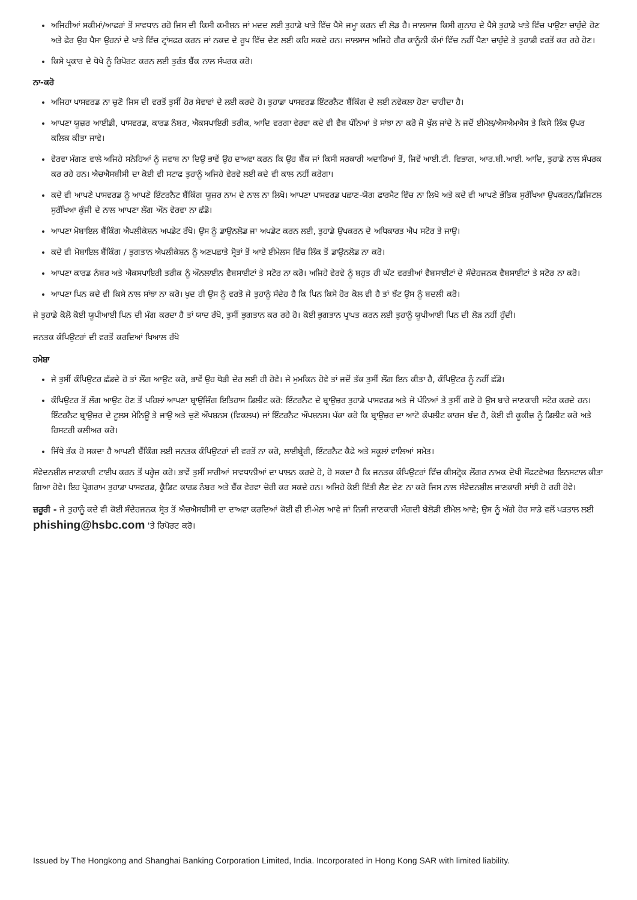ਅਜਿਹੀਆਂ ਸਕੀਮਾਂ/ਆਫਰਾਂ ਤੋਂ ਸਾਵਧਾਨ ਰਹੋ ਜਿਸ ਦੀ ਕਿਸੀ ਕਮੀਸ਼ਨ ਜਾਂ ਮਦਦ ਲਈ ਤੁਹਾਡੇ ਖਾਤੇ ਵਿੱਚ ਪੈਸੇ ਜਮ੍ਹਾ ਕਰਨ ਦੀ ਲੋੜ ਹੈ। ਜਾਲਸਾਜ ਕਿਸੀ ਗੁਨਾਹ ਦੇ ਪੈਸੇ ਤੁਹਾਡੇ ਖਾਤੇ ਵਿੱਚ ਪਾਉਣਾ ਚਾਹੁੰਦੇ ਹੋਣ ਅਤੇ ਫੇਰ ਉਹ ਪੈਸਾ ਉਹਨਾਂ ਦੇ ਖਾਤੇ ਵਿੱਚ ਟ੍ਰਾਂਸਫਰ ਕਰਨ ਜਾਂ ਨਕਦ ਦੇ ਰੂਪ ਵਿੱਚ ਦੇਣ ਲਈ ਕਹਿ ਸਕਦੇ ਹਨ। ਜਾਲਸਾਜ ਅਜਿਹੇ ਗੈਰ ਕਾਨੂੰਨੀ ਕੰਮਾਂ ਵਿੱਚ ਨਹੀਂ ਪੈਣਾ ਚਾਹੁੰਦੇ ਤੇ ਤੁਹਾਡੀ ਵਰਤੋਂ ਕਰ ਰਹੇ ਹੋਣ।
ਕਿਸੇ ਪ੍ਰਕਾਰ ਦੇ ਧੋਖੇ ਨੂੰ ਰਿਪੋਰਟ ਕਰਨ ਲਈ ਤੁਰੰਤ ਬੈਂਕ ਨਾਲ ਸੰਪਰਕ ਕਰੋ।
ਨਾ-ਕਰੋ
ਅਜਿਹਾ ਪਾਸਵਰਡ ਨਾ ਚੁਣੋ ਜਿਸ ਦੀ ਵਰਤੋਂ ਤੁਸੀਂ ਹੋਰ ਸੇਵਾਵਾਂ ਦੇ ਲਈ ਕਰਦੇ ਹੋ। ਤੁਹਾਡਾ ਪਾਸਵਰਡ ਇੰਟਰਨੈਟ ਬੈਂਕਿੰਗ ਦੇ ਲਈ ਨਵੇਕਲਾ ਹੋਣਾ ਚਾਹੀਦਾ ਹੈ।
ਆਪਣਾ ਯੂਜ਼ਰ ਆਈਡੀ, ਪਾਸਵਰਡ, ਕਾਰਡ ਨੰਬਰ, ਐਕਸਪਾਇਰੀ ਤਰੀਕ, ਆਦਿ ਵਰਗਾ ਵੇਰਵਾ ਕਦੇ ਵੀ ਵੈਬ ਪੰਨਿਆਂ ਤੇ ਸਾਂਝਾ ਨਾ ਕਰੋ ਜੋ ਖੁੱਲ ਜਾਂਦੇ ਨੇ ਜਦੋਂ ਈਮੇਲ/ਐਸਐਮਐਸ ਤੇ ਕਿਸੇ ਲਿੰਕ ਉਪਰ ਕਲਿਕ ਕੀਤਾ ਜਾਵੇ।
ਵੇਰਵਾ ਮੰਗਣ ਵਾਲੇ ਅਜਿਹੇ ਸਨੇਹਿਆਂ ਨੂੰ ਜਵਾਬ ਨਾ ਦਿਉ ਭਾਵੇਂ ਉਹ ਦਾਅਵਾ ਕਰਨ ਕਿ ਉਹ ਬੈਂਕ ਜਾਂ ਕਿਸੀ ਸਰਕਾਰੀ ਅਦਾਰਿਆਂ ਤੋਂ, ਜਿਵੇਂ ਆਈ.ਟੀ. ਵਿਭਾਗ, ਆਰ.ਬੀ.ਆਈ. ਆਦਿ, ਤੁਹਾਡੇ ਨਾਲ ਸੰਪਰਕ ਕਰ ਰਹੇ ਹਨ। ਐਚਐਸਬੀਸੀ ਦਾ ਕੋਈ ਵੀ ਸਟਾਫ ਤੁਹਾਨੂੰ ਅਜਿਹੇ ਵੇਰਵੇ ਲਈ ਕਦੇ ਵੀ ਕਾਲ ਨਹੀਂ ਕਰੇਗਾ।
ਕਦੇ ਵੀ ਆਪਣੇ ਪਾਸਵਰਡ ਨੂੰ ਆਪਣੇ ਇੰਟਰਨੈਟ ਬੈਂਕਿੰਗ ਯੂਜ਼ਰ ਨਾਮ ਦੇ ਨਾਲ ਨਾ ਲਿਖੋ। ਆਪਣਾ ਪਾਸਵਰਡ ਪਛਾਣ-ਯੋਗ ਫਾਰਮੈਟ ਵਿੱਚ ਨਾ ਲਿਖੋ ਅਤੇ ਕਦੇ ਵੀ ਆਪਣੇ ਭੌਤਿਕ ਸੁਰੱਖਿਆ ਉਪਕਰਨ/ਡਿਜਿਟਲ ਸੁਰੱਖਿਆ ਕੁੰਜੀ ਦੇ ਨਾਲ ਆਪਣਾ ਲੌਗ ਔਨ ਵੇਰਵਾ ਨਾ ਛੱਡੋ।
ਆਪਣਾ ਮੋਬਾਇਲ ਬੈਂਕਿੰਗ ਐਪਲੀਕੇਸ਼ਨ ਅਪਡੇਟ ਰੱਖੋ। ਉਸ ਨੂੰ ਡਾਉਨਲੋਡ ਜਾ ਅਪਡੇਟ ਕਰਨ ਲਈ, ਤੁਹਾਡੇ ਉਪਕਰਨ ਦੇ ਅਧਿਕਾਰਤ ਐਪ ਸਟੋਰ ਤੇ ਜਾਉ।
ਕਦੇ ਵੀ ਮੋਬਾਇਲ ਬੈਂਕਿੰਗ / ਭੁਗਤਾਨ ਐਪਲੀਕੇਸ਼ਨ ਨੂੰ ਅਣਪਛਾਤੇ ਸ੍ਰੋਤਾਂ ਤੋਂ ਆਏ ਈਮੇਲਸ ਵਿੱਚ ਲਿੰਕ ਤੋਂ ਡਾਉਨਲੋਡ ਨਾ ਕਰੋ।
ਆਪਣਾ ਕਾਰਡ ਨੰਬਰ ਅਤੇ ਐਕਸਪਾਇਰੀ ਤਰੀਕ ਨੂੰ ਔਨਲਾਈਨ ਵੈਬਸਾਈਟਾਂ ਤੇ ਸਟੋਰ ਨਾ ਕਰੋ। ਅਜਿਹੇ ਵੇਰਵੇ ਨੂੰ ਬਹੁਤ ਹੀ ਘੱਟ ਵਰਤੀਆਂ ਵੈਬਸਾਈਟਾਂ ਦੇ ਸੰਦੇਹਜਨਕ ਵੈਬਸਾਈਟਾਂ ਤੇ ਸਟੋਰ ਨਾ ਕਰੋ।
ਆਪਣਾ ਪਿਨ ਕਦੇ ਵੀ ਕਿਸੇ ਨਾਲ ਸਾਂਝਾ ਨਾ ਕਰੋ। ਖੁਦ ਹੀ ਉਸ ਨੂੰ ਵਰਤੋ ਜੇ ਤੁਹਾਨੂੰ ਸੰਦੇਹ ਹੈ ਕਿ ਪਿਨ ਕਿਸੇ ਹੋਰ ਕੋਲ ਵੀ ਹੈ ਤਾਂ ਝੱਟ ਉਸ ਨੂੰ ਬਦਲੀ ਕਰੋ।
ਜੇ ਤੁਹਾਡੇ ਕੋਲੋ ਕੋਈ ਯੂਪੀਆਈ ਪਿਨ ਦੀ ਮੰਗ ਕਰਦਾ ਹੈ ਤਾਂ ਯਾਦ ਰੱਖੋ, ਤੁਸੀਂ ਭੁਗਤਾਨ ਕਰ ਰਹੇ ਹੋ। ਕੋਈ ਭੁਗਤਾਨ ਪ੍ਰਾਪਤ ਕਰਨ ਲਈ ਤੁਹਾਨੂੰ ਯੂਪੀਆਈ ਪਿਨ ਦੀ ਲੋੜ ਨਹੀਂ ਹੁੰਦੀ।
ਜਨਤਕ ਕੰਪਿਉਟਰਾਂ ਦੀ ਵਰਤੋਂ ਕਰਦਿਆਂ ਖਿਆਲ ਰੱਖੋ
ਹਮੇਸ਼ਾ
ਜੇ ਤੁਸੀਂ ਕੰਪਿਉਟਰ ਛੱਡਦੇ ਹੋ ਤਾਂ ਲੌਗ ਆਉਟ ਕਰੋ, ਭਾਵੇਂ ਉਹ ਥੋੜੀ ਦੇਰ ਲਈ ਹੀ ਹੋਵੇ। ਜੇ ਮੁਮਕਿਨ ਹੋਵੇ ਤਾਂ ਜਦੋਂ ਤੱਕ ਤੁਸੀਂ ਲੌਗ ਇਨ ਕੀਤਾ ਹੈ, ਕੰਪਿਉਟਰ ਨੂੰ ਨਹੀਂ ਛੱਡੋ।
ਕੰਪਿਉਟਰ ਤੋਂ ਲੌਗ ਆਉਟ ਹੋਣ ਤੋਂ ਪਹਿਲਾਂ ਆਪਣਾ ਬ੍ਰਾਉਜ਼ਿੰਗ ਇਤਿਹਾਸ ਡਿਲੀਟ ਕਰੋ: ਇੰਟਰਨੈਟ ਦੇ ਬ੍ਰਾਉਜ਼ਰ ਤੁਹਾਡੇ ਪਾਸਵਰਡ ਅਤੇ ਜੋ ਪੰਨਿਆਂ ਤੇ ਤੁਸੀਂ ਗਏ ਹੋ ਉਸ ਬਾਰੇ ਜਾਣਕਾਰੀ ਸਟੋਰ ਕਰਦੇ ਹਨ। ਇੰਟਰਨੈਟ ਬ੍ਰਾਉਜ਼ਰ ਦੇ ਟੂਲਸ ਮੇਨਿਊ ਤੇ ਜਾਉ ਅਤੇ ਚੁਣੋ ਔਪਸ਼ਨਸ (ਵਿਕਲਪ) ਜਾਂ ਇੰਟਰਨੈਟ ਔਪਸ਼ਨਸ। ਪੱਕਾ ਕਰੋ ਕਿ ਬ੍ਰਾਉਜ਼ਰ ਦਾ ਆਟੋ ਕੰਪਲੀਟ ਕਾਰਜ ਬੰਦ ਹੈ, ਕੋਈ ਵੀ ਕੂਕੀਜ਼ ਨੂੰ ਡਿਲੀਟ ਕਰੋ ਅਤੇ ਹਿਸਟਰੀ ਕਲੀਅਰ ਕਰੋ।
ਜਿੱਥੇ ਤੱਕ ਹੋ ਸਕਦਾ ਹੈ ਆਪਣੀ ਬੈਂਕਿੰਗ ਲਈ ਜਨਤਕ ਕੰਪਿਉਟਰਾਂ ਦੀ ਵਰਤੋਂ ਨਾ ਕਰੋ, ਲਾਈਬ੍ਰੇਰੀ, ਇੰਟਰਨੈਟ ਕੈਫੇ ਅਤੇ ਸਕੂਲਾਂ ਵਾਲਿਆਂ ਸਮੇਤ।
ਸੰਵੇਦਨਸ਼ੀਲ ਜਾਣਕਾਰੀ ਟਾਈਪ ਕਰਨ ਤੋਂ ਪਰ੍ਹੇਜ਼ ਕਰੋ। ਭਾਵੇਂ ਤੁਸੀਂ ਸਾਰੀਆਂ ਸਾਵਧਾਨੀਆਂ ਦਾ ਪਾਲਨ ਕਰਦੇ ਹੋ, ਹੋ ਸਕਦਾ ਹੈ ਕਿ ਜਨਤਕ ਕੰਪਿਉਟਰਾਂ ਵਿੱਚ ਕੀਸਟ੍ਰੋਕ ਲੌਗਰ ਨਾਮਕ ਦੋਖੀ ਸੌਫਟਵੇਅਰ ਇਨਸਟਾਲ ਕੀਤਾ ਗਿਆ ਹੋਵੇ। ਇਹ ਪ੍ਰੋਗਰਾਮ ਤੁਹਾਡਾ ਪਾਸਵਰਡ, ਕ੍ਰੈਡਿਟ ਕਾਰਡ ਨੰਬਰ ਅਤੇ ਬੈਂਕ ਵੇਰਵਾ ਚੋਰੀ ਕਰ ਸਕਦੇ ਹਨ। ਅਜਿਹੇ ਕੋਈ ਵਿੱਤੀ ਲੈਣ ਦੇਣ ਨਾ ਕਰੋ ਜਿਸ ਨਾਲ ਸੰਵੇਦਨਸ਼ੀਲ ਜਾਣਕਾਰੀ ਸਾਂਝੀ ਹੋ ਰਹੀ ਹੋਵੇ।
ਜ਼ਰੂਰੀ - ਜੇ ਤੁਹਾਨੂੰ ਕਦੇ ਵੀ ਕੋਈ ਸੰਦੇਹਜਨਕ ਸ੍ਰੋਤ ਤੋਂ ਐਚਐਸਬੀਸੀ ਦਾ ਦਾਅਵਾ ਕਰਦਿਆਂ ਕੋਈ ਵੀ ਈ-ਮੇਲ ਆਵੇ ਜਾਂ ਨਿਜੀ ਜਾਣਕਾਰੀ ਮੰਗਦੀ ਬੇਲੋੜੀ ਈਮੇਲ ਆਵੇ; ਉਸ ਨੂੰ ਅੱਗੇ ਹੋਰ ਸਾਡੇ ਵਲੋਂ ਪੜਤਾਲ ਲਈ phishing@hsbc.com 'ਤੇ ਰਿਪੋਰਟ ਕਰੋ।
Issued by The Hongkong and Shanghai Banking Corporation Limited, India. Incorporated in Hong Kong SAR with limited liability.